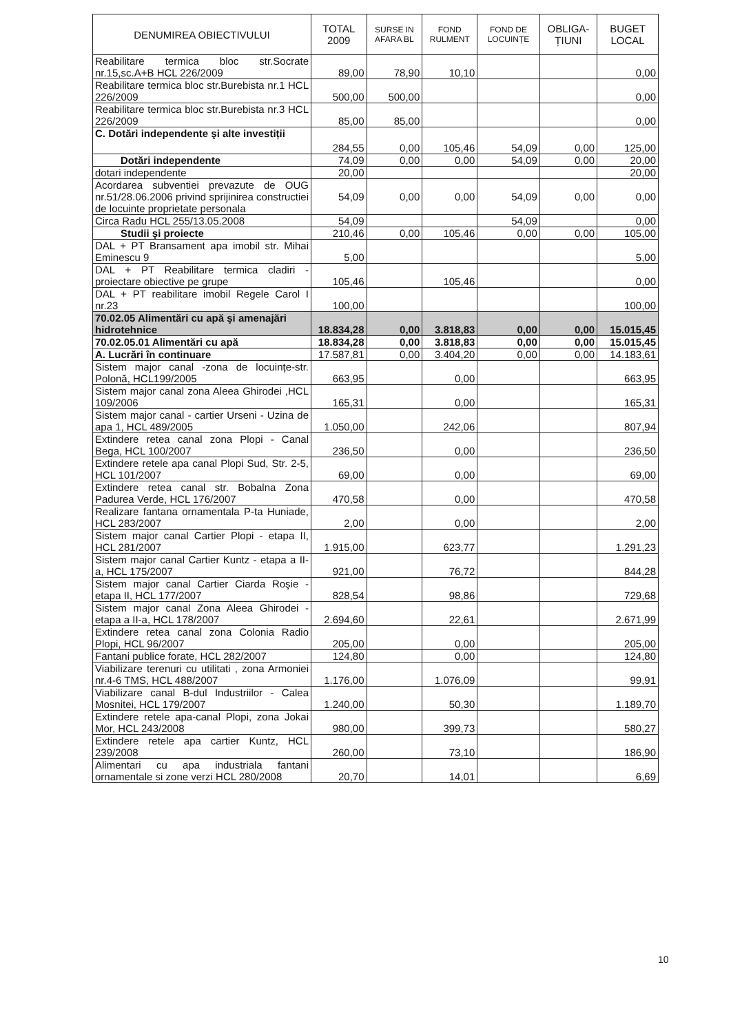| DENUMIREA OBIECTIVULUI | TOTAL 2009 | SURSE IN AFARA BL | FOND RULMENT | FOND DE LOCUINȚE | OBLIGA-ȚIUNI | BUGET LOCAL |
| --- | --- | --- | --- | --- | --- | --- |
| Reabilitare termica bloc str.Socrate nr.15,sc.A+B HCL 226/2009 | 89,00 | 78,90 | 10,10 | | | 0,00 |
| Reabilitare termica bloc str.Burebista nr.1 HCL 226/2009 | 500,00 | 500,00 | | | | 0,00 |
| Reabilitare termica bloc str.Burebista nr.3 HCL 226/2009 | 85,00 | 85,00 | | | | 0,00 |
| C. Dotări independente şi alte investiții | 284,55 | 0,00 | 105,46 | 54,09 | 0,00 | 125,00 |
| Dotări independente | 74,09 | 0,00 | 0,00 | 54,09 | 0,00 | 20,00 |
| dotari independente | 20,00 | | | | | 20,00 |
| Acordarea subventiei prevazute de OUG nr.51/28.06.2006 privind sprijinirea constructiei de locuinte proprietate personala | 54,09 | 0,00 | 0,00 | 54,09 | 0,00 | 0,00 |
| Circa Radu HCL 255/13.05.2008 | 54,09 | | | 54,09 | | 0,00 |
| Studii şi proiecte | 210,46 | 0,00 | 105,46 | 0,00 | 0,00 | 105,00 |
| DAL + PT Bransament apa imobil str. Mihai Eminescu 9 | 5,00 | | | | | 5,00 |
| DAL + PT Reabilitare termica cladiri - proiectare obiective pe grupe | 105,46 | | 105,46 | | | 0,00 |
| DAL + PT reabilitare imobil Regele Carol I nr.23 | 100,00 | | | | | 100,00 |
| 70.02.05 Alimentări cu apă şi amenajări hidrotehnice | 18.834,28 | 0,00 | 3.818,83 | 0,00 | 0,00 | 15.015,45 |
| 70.02.05.01 Alimentări cu apă | 18.834,28 | 0,00 | 3.818,83 | 0,00 | 0,00 | 15.015,45 |
| A. Lucrări în continuare | 17.587,81 | 0,00 | 3.404,20 | 0,00 | 0,00 | 14.183,61 |
| Sistem major canal -zona de locuințe-str. Polonă, HCL199/2005 | 663,95 | | 0,00 | | | 663,95 |
| Sistem major canal zona Aleea Ghirodei ,HCL 109/2006 | 165,31 | | 0,00 | | | 165,31 |
| Sistem major canal - cartier Urseni - Uzina de apa 1, HCL 489/2005 | 1.050,00 | | 242,06 | | | 807,94 |
| Extindere retea canal zona Plopi - Canal Bega, HCL 100/2007 | 236,50 | | 0,00 | | | 236,50 |
| Extindere retele apa canal Plopi Sud, Str. 2-5, HCL 101/2007 | 69,00 | | 0,00 | | | 69,00 |
| Extindere retea canal str. Bobalna Zona Padurea Verde, HCL 176/2007 | 470,58 | | 0,00 | | | 470,58 |
| Realizare fantana ornamentala P-ta Huniade, HCL 283/2007 | 2,00 | | 0,00 | | | 2,00 |
| Sistem major canal Cartier Plopi - etapa II, HCL 281/2007 | 1.915,00 | | 623,77 | | | 1.291,23 |
| Sistem major canal Cartier Kuntz - etapa a II-a, HCL 175/2007 | 921,00 | | 76,72 | | | 844,28 |
| Sistem major canal Cartier Ciarda Roşie - etapa II, HCL 177/2007 | 828,54 | | 98,86 | | | 729,68 |
| Sistem major canal Zona Aleea Ghirodei - etapa a II-a, HCL 178/2007 | 2.694,60 | | 22,61 | | | 2.671,99 |
| Extindere retea canal zona Colonia Radio Plopi, HCL 96/2007 | 205,00 | | 0,00 | | | 205,00 |
| Fantani publice forate, HCL 282/2007 | 124,80 | | 0,00 | | | 124,80 |
| Viabilizare terenuri cu utilitati , zona Armoniei nr.4-6 TMS, HCL 488/2007 | 1.176,00 | | 1.076,09 | | | 99,91 |
| Viabilizare canal B-dul Industriilor - Calea Mosnitei, HCL 179/2007 | 1.240,00 | | 50,30 | | | 1.189,70 |
| Extindere retele apa-canal Plopi, zona Jokai Mor, HCL 243/2008 | 980,00 | | 399,73 | | | 580,27 |
| Extindere retele apa cartier Kuntz, HCL 239/2008 | 260,00 | | 73,10 | | | 186,90 |
| Alimentari cu apa industriala fantani ornamentale si zone verzi HCL 280/2008 | 20,70 | | 14,01 | | | 6,69 |
10